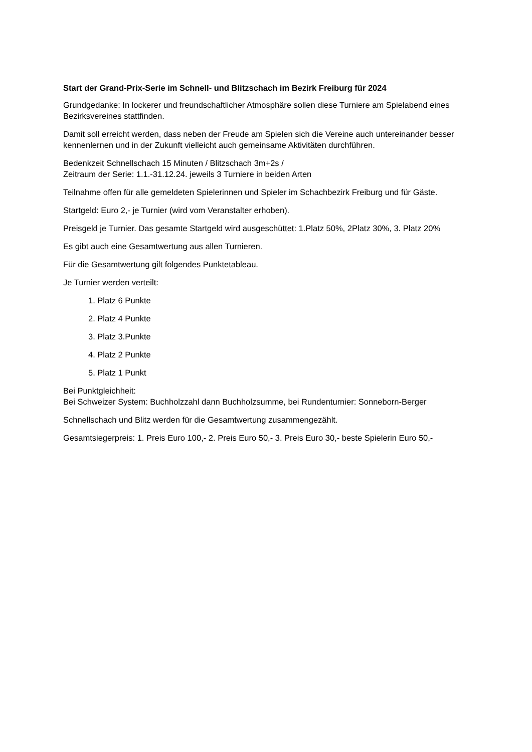Start der Grand-Prix-Serie im Schnell- und Blitzschach im Bezirk Freiburg für 2024
Grundgedanke: In lockerer und freundschaftlicher Atmosphäre sollen diese Turniere am Spielabend eines Bezirksvereines stattfinden.
Damit soll erreicht werden, dass neben der Freude am Spielen sich die Vereine auch untereinander besser kennenlernen und in der Zukunft vielleicht auch gemeinsame Aktivitäten durchführen.
Bedenkzeit Schnellschach 15 Minuten / Blitzschach 3m+2s /
Zeitraum der Serie: 1.1.-31.12.24. jeweils 3 Turniere in beiden Arten
Teilnahme offen für alle gemeldeten Spielerinnen und Spieler im Schachbezirk Freiburg und für Gäste.
Startgeld: Euro 2,- je Turnier (wird vom Veranstalter erhoben).
Preisgeld je Turnier. Das gesamte Startgeld wird ausgeschüttet: 1.Platz 50%, 2Platz 30%, 3. Platz 20%
Es gibt auch eine Gesamtwertung aus allen Turnieren.
Für die Gesamtwertung gilt folgendes Punktetableau.
Je Turnier werden verteilt:
1. Platz 6 Punkte
2. Platz 4 Punkte
3. Platz 3.Punkte
4. Platz 2 Punkte
5. Platz 1 Punkt
Bei Punktgleichheit:
Bei Schweizer System: Buchholzzahl dann Buchholzsumme, bei Rundenturnier: Sonneborn-Berger
Schnellschach und Blitz werden für die Gesamtwertung zusammengezählt.
Gesamtsiegerpreis: 1. Preis Euro 100,- 2. Preis Euro 50,- 3. Preis Euro 30,- beste Spielerin Euro 50,-